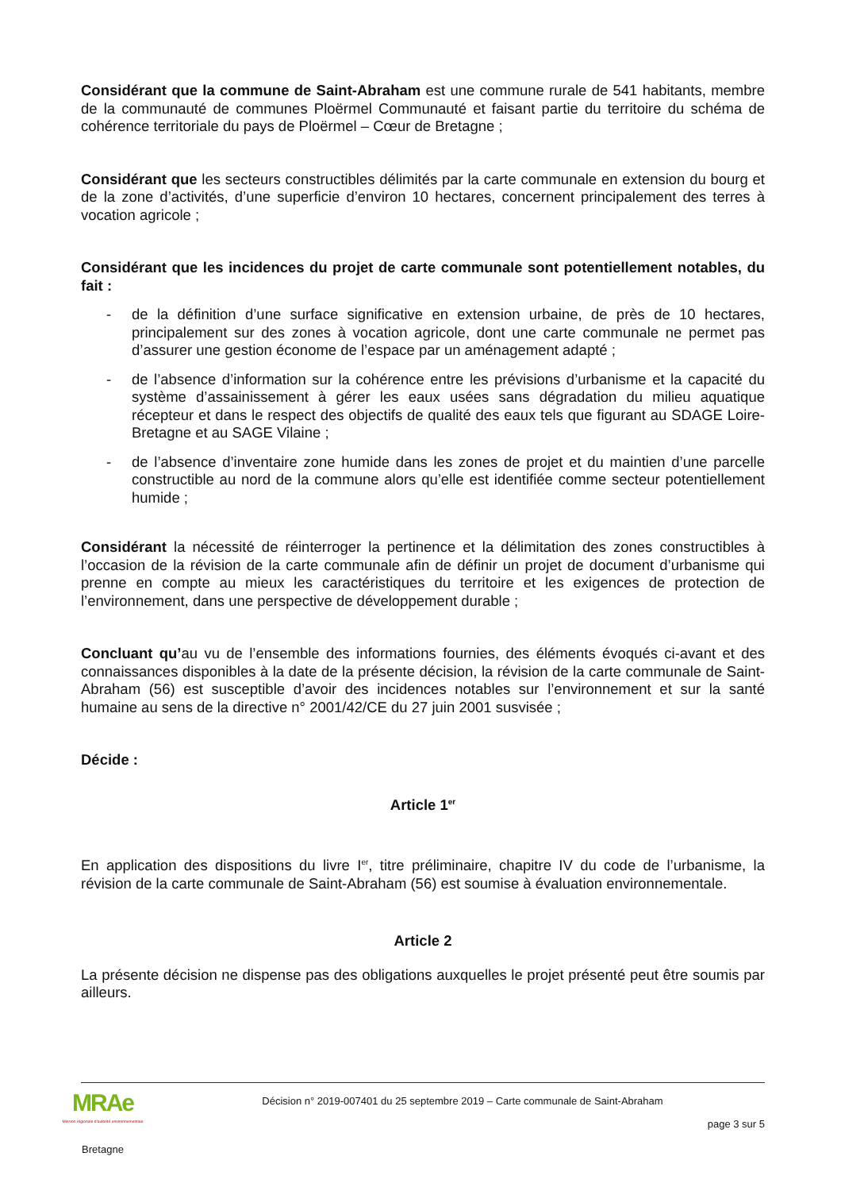Considérant que la commune de Saint-Abraham est une commune rurale de 541 habitants, membre de la communauté de communes Ploërmel Communauté et faisant partie du territoire du schéma de cohérence territoriale du pays de Ploërmel – Cœur de Bretagne ;
Considérant que les secteurs constructibles délimités par la carte communale en extension du bourg et de la zone d’activités, d’une superficie d’environ 10 hectares, concernent principalement des terres à vocation agricole ;
Considérant que les incidences du projet de carte communale sont potentiellement notables, du fait :
- de la définition d’une surface significative en extension urbaine, de près de 10 hectares, principalement sur des zones à vocation agricole, dont une carte communale ne permet pas d’assurer une gestion économe de l’espace par un aménagement adapté ;
- de l’absence d’information sur la cohérence entre les prévisions d’urbanisme et la capacité du système d’assainissement à gérer les eaux usées sans dégradation du milieu aquatique récepteur et dans le respect des objectifs de qualité des eaux tels que figurant au SDAGE Loire-Bretagne et au SAGE Vilaine ;
- de l’absence d’inventaire zone humide dans les zones de projet et du maintien d’une parcelle constructible au nord de la commune alors qu’elle est identifiée comme secteur potentiellement humide ;
Considérant la nécessité de réinterroger la pertinence et la délimitation des zones constructibles à l’occasion de la révision de la carte communale afin de définir un projet de document d’urbanisme qui prenne en compte au mieux les caractéristiques du territoire et les exigences de protection de l’environnement, dans une perspective de développement durable ;
Concluant qu’au vu de l’ensemble des informations fournies, des éléments évoqués ci-avant et des connaissances disponibles à la date de la présente décision, la révision de la carte communale de Saint-Abraham (56) est susceptible d’avoir des incidences notables sur l’environnement et sur la santé humaine au sens de la directive n° 2001/42/CE du 27 juin 2001 susvisée ;
Décide :
Article 1<sup>er</sup>
En application des dispositions du livre I<sup>er</sup>, titre préliminaire, chapitre IV du code de l’urbanisme, la révision de la carte communale de Saint-Abraham (56) est soumise à évaluation environnementale.
Article 2
La présente décision ne dispense pas des obligations auxquelles le projet présenté peut être soumis par ailleurs.
MRAe
Mission régionale d'autorité environnementale
Bretagne
Décision n° 2019-007401 du 25 septembre 2019 – Carte communale de Saint-Abraham
page 3 sur 5